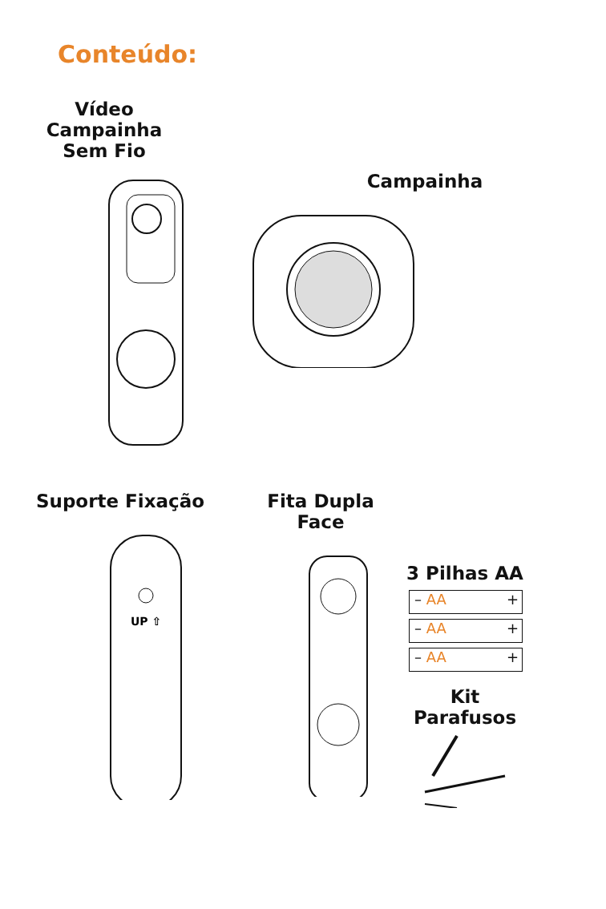Conteúdo:
Vídeo Campainha
Sem Fio
Campainha
Suporte Fixação
UP ⇧
Fita Dupla Face
3 Pilhas AA
– AA +
– AA +
– AA +
Kit Parafusos